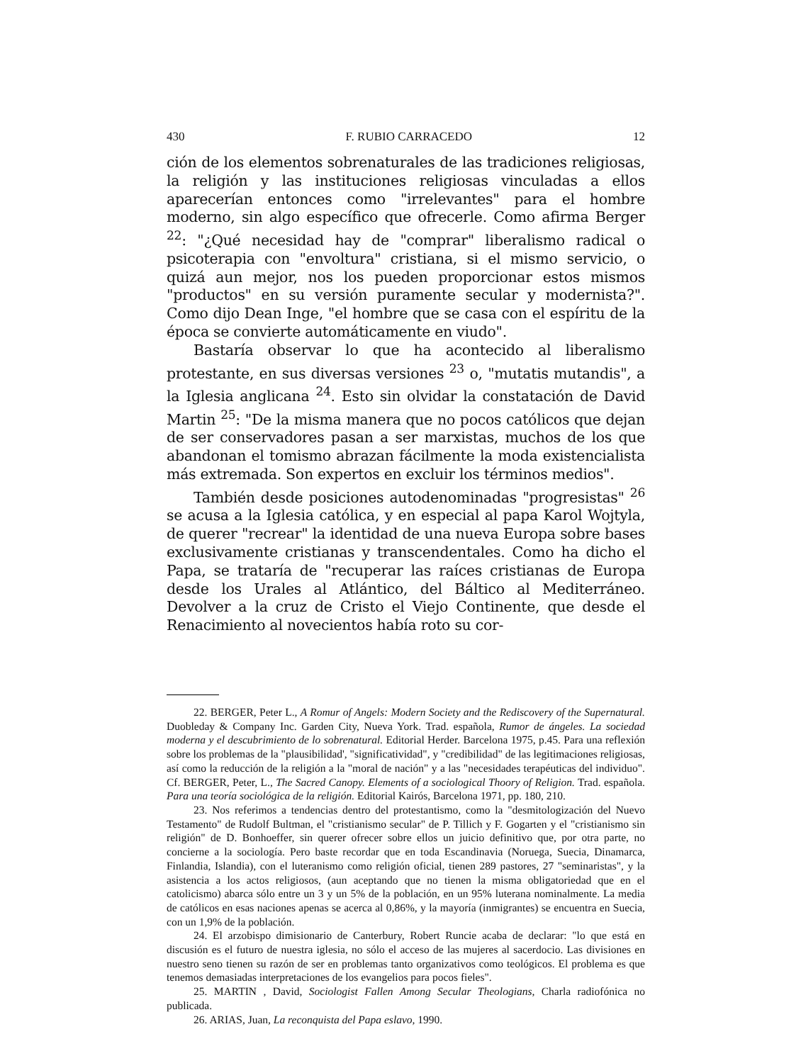430 F. RUBIO CARRACEDO 12
ción de los elementos sobrenaturales de las tradiciones religiosas, la religión y las instituciones religiosas vinculadas a ellos aparecerían entonces como "irrelevantes" para el hombre moderno, sin algo específico que ofrecerle. Como afirma Berger <sup>22</sup>: "¿Qué necesidad hay de "comprar" liberalismo radical o psicoterapia con "envoltura" cristiana, si el mismo servicio, o quizá aun mejor, nos los pueden proporcionar estos mismos "productos" en su versión puramente secular y modernista?". Como dijo Dean Inge, "el hombre que se casa con el espíritu de la época se convierte automáticamente en viudo".
Bastaría observar lo que ha acontecido al liberalismo protestante, en sus diversas versiones <sup>23</sup> o, "mutatis mutandis", a la Iglesia anglicana <sup>24</sup>. Esto sin olvidar la constatación de David Martin <sup>25</sup>: "De la misma manera que no pocos católicos que dejan de ser conservadores pasan a ser marxistas, muchos de los que abandonan el tomismo abrazan fácilmente la moda existencialista más extremada. Son expertos en excluir los términos medios".
También desde posiciones autodenominadas "progresistas" <sup>26</sup> se acusa a la Iglesia católica, y en especial al papa Karol Wojtyla, de querer "recrear" la identidad de una nueva Europa sobre bases exclusivamente cristianas y transcendentales. Como ha dicho el Papa, se trataría de "recuperar las raíces cristianas de Europa desde los Urales al Atlántico, del Báltico al Mediterráneo. Devolver a la cruz de Cristo el Viejo Continente, que desde el Renacimiento al novecientos había roto su cor-
22. BERGER, Peter L., A Romur of Angels: Modern Society and the Rediscovery of the Supernatural. Duobleday & Company Inc. Garden City, Nueva York. Trad. española, Rumor de ángeles. La sociedad moderna y el descubrimiento de lo sobrenatural. Editorial Herder. Barcelona 1975, p.45. Para una reflexión sobre los problemas de la "plausibilidad', "significatividad", y "credibilidad" de las legitimaciones religiosas, así como la reducción de la religión a la "moral de nación" y a las "necesidades terapéuticas del individuo". Cf. BERGER, Peter, L., The Sacred Canopy. Elements of a sociological Thoory of Religion. Trad. española. Para una teoría sociológica de la religión. Editorial Kairós, Barcelona 1971, pp. 180, 210.
23. Nos referimos a tendencias dentro del protestantismo, como la "desmitologización del Nuevo Testamento" de Rudolf Bultman, el "cristianismo secular" de P. Tillich y F. Gogarten y el "cristianismo sin religión" de D. Bonhoeffer, sin querer ofrecer sobre ellos un juicio definitivo que, por otra parte, no concierne a la sociología. Pero baste recordar que en toda Escandinavia (Noruega, Suecia, Dinamarca, Finlandia, Islandia), con el luteranismo como religión oficial, tienen 289 pastores, 27 "seminaristas", y la asistencia a los actos religiosos, (aun aceptando que no tienen la misma obligatoriedad que en el catolicismo) abarca sólo entre un 3 y un 5% de la población, en un 95% luterana nominalmente. La media de católicos en esas naciones apenas se acerca al 0,86%, y la mayoría (inmigrantes) se encuentra en Suecia, con un 1,9% de la población.
24. El arzobispo dimisionario de Canterbury, Robert Runcie acaba de declarar: "lo que está en discusión es el futuro de nuestra iglesia, no sólo el acceso de las mujeres al sacerdocio. Las divisiones en nuestro seno tienen su razón de ser en problemas tanto organizativos como teológicos. El problema es que tenemos demasiadas interpretaciones de los evangelios para pocos fieles".
25. MARTIN , David, Sociologist Fallen Among Secular Theologians, Charla radiofónica no publicada.
26. ARIAS, Juan, La reconquista del Papa eslavo, 1990.